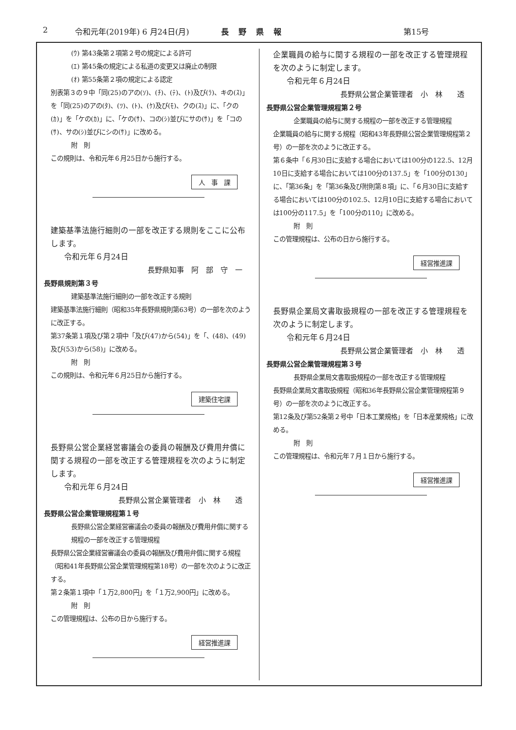2 令和元年(2019年) 6 月24日(月) 長野県報 第15号
(ｳ) 第43条第２項第２号の規定による許可
(ｴ) 第45条の規定による私道の変更又は廃止の制限
(ｵ) 第55条第２項の規定による認定
別表第３の９中「同(25)のアの(ｿ)、(ﾁ)、(ﾃ)、(ﾄ)及び(ﾗ)、キの(ｽ)」を「同(25)のアの(ﾀ)、(ﾂ)、(ﾄ)、(ｹ)及び(ﾓ)、クの(ｽ)」に、「クの(ｶ)」を「ケの(ｶ)」に、「ケの(ｻ)、コの(ｼ)並びにサの(ｻ)」を「コの(ｻ)、サの(ｼ)並びにシの(ｻ)」に改める。
附　則
この規則は、令和元年６月25日から施行する。
人　事　課
建築基準法施行細則の一部を改正する規則をここに公布します。
令和元年６月24日
長野県知事　阿　部　守　一
長野県規則第３号
建築基準法施行細則の一部を改正する規則
建築基準法施行細則（昭和35年長野県規則第63号）の一部を次のように改正する。
第37条第１項及び第２項中「及び(47)から(54)」を「、(48)、(49)及び(53)から(58)」に改める。
附　則
この規則は、令和元年６月25日から施行する。
建築住宅課
長野県公営企業経営審議会の委員の報酬及び費用弁償に関する規程の一部を改正する管理規程を次のように制定します。
令和元年６月24日
長野県公営企業管理者　小　林　　透
長野県公営企業管理規程第１号
長野県公営企業経営審議会の委員の報酬及び費用弁償に関する規程の一部を改正する管理規程
長野県公営企業経営審議会の委員の報酬及び費用弁償に関する規程（昭和41年長野県公営企業管理規程第18号）の一部を次のように改正する。
第２条第１項中「１万2,800円」を「１万2,900円」に改める。
附　則
この管理規程は、公布の日から施行する。
経営推進課
企業職員の給与に関する規程の一部を改正する管理規程を次のように制定します。
令和元年６月24日
長野県公営企業管理者　小　林　　透
長野県公営企業管理規程第２号
企業職員の給与に関する規程の一部を改正する管理規程
企業職員の給与に関する規程（昭和43年長野県公営企業管理規程第２号）の一部を次のように改正する。
第６条中「６月30日に支給する場合においては100分の122.5、12月10日に支給する場合においては100分の137.5」を「100分の130」に、「第36条」を「第36条及び附則第８項」に、「６月30日に支給する場合においては100分の102.5、12月10日に支給する場合においては100分の117.5」を「100分の110」に改める。
附　則
この管理規程は、公布の日から施行する。
経営推進課
長野県企業局文書取扱規程の一部を改正する管理規程を次のように制定します。
令和元年６月24日
長野県公営企業管理者　小　林　　透
長野県公営企業管理規程第３号
長野県企業局文書取扱規程の一部を改正する管理規程
長野県企業局文書取扱規程（昭和36年長野県公営企業管理規程第９号）の一部を次のように改正する。
第12条及び第52条第２号中「日本工業規格」を「日本産業規格」に改める。
附　則
この管理規程は、令和元年７月１日から施行する。
経営推進課